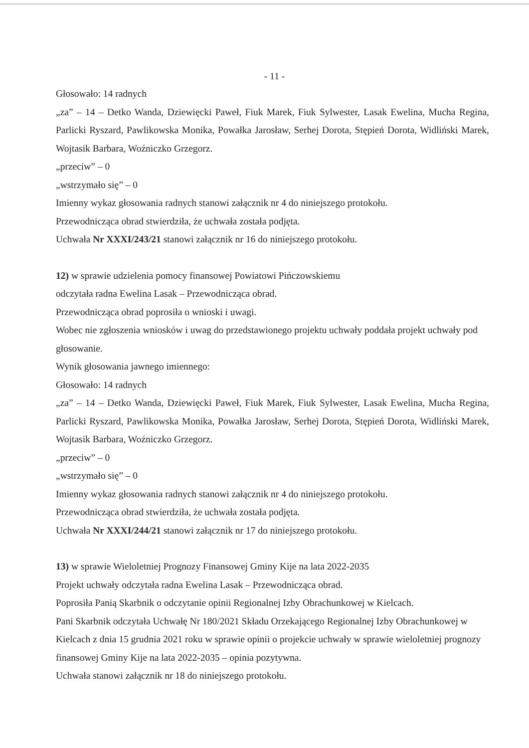- 11 -
Głosowało: 14 radnych
„za” – 14 – Detko Wanda, Dziewięcki Paweł, Fiuk Marek, Fiuk Sylwester, Lasak Ewelina, Mucha Regina, Parlicki Ryszard, Pawlikowska Monika, Powałka Jarosław, Serhej Dorota, Stępień Dorota, Widliński Marek, Wojtasik Barbara, Woźniczko Grzegorz.
„przeciw” – 0
„wstrzymało się” – 0
Imienny wykaz głosowania radnych stanowi załącznik nr 4 do niniejszego protokołu.
Przewodnicząca obrad stwierdziła, że uchwała została podjęta.
Uchwała Nr XXXI/243/21 stanowi załącznik nr 16 do niniejszego protokołu.
12) w sprawie udzielenia pomocy finansowej Powiatowi Pińczowskiemu
odczytała radna Ewelina Lasak – Przewodnicząca obrad.
Przewodnicząca obrad poprosiła o wnioski i uwagi.
Wobec nie zgłoszenia wniosków i uwag do przedstawionego projektu uchwały poddała projekt uchwały pod głosowanie.
Wynik głosowania jawnego imiennego:
Głosowało: 14 radnych
„za” – 14 – Detko Wanda, Dziewięcki Paweł, Fiuk Marek, Fiuk Sylwester, Lasak Ewelina, Mucha Regina, Parlicki Ryszard, Pawlikowska Monika, Powałka Jarosław, Serhej Dorota, Stępień Dorota, Widliński Marek, Wojtasik Barbara, Woźniczko Grzegorz.
„przeciw” – 0
„wstrzymało się” – 0
Imienny wykaz głosowania radnych stanowi załącznik nr 4 do niniejszego protokołu.
Przewodnicząca obrad stwierdziła, że uchwała została podjęta.
Uchwała Nr XXXI/244/21 stanowi załącznik nr 17 do niniejszego protokołu.
13) w sprawie Wieloletniej Prognozy Finansowej Gminy Kije na lata 2022-2035
Projekt uchwały odczytała radna Ewelina Lasak – Przewodnicząca obrad.
Poprosiła Panią Skarbnik o odczytanie opinii Regionalnej Izby Obrachunkowej w Kielcach.
Pani Skarbnik odczytała Uchwałę Nr 180/2021 Składu Orzekającego Regionalnej Izby Obrachunkowej w Kielcach z dnia 15 grudnia 2021 roku w sprawie opinii o projekcie uchwały w sprawie wieloletniej prognozy finansowej Gminy Kije na lata 2022-2035 – opinia pozytywna.
Uchwała stanowi załącznik nr 18 do niniejszego protokołu.